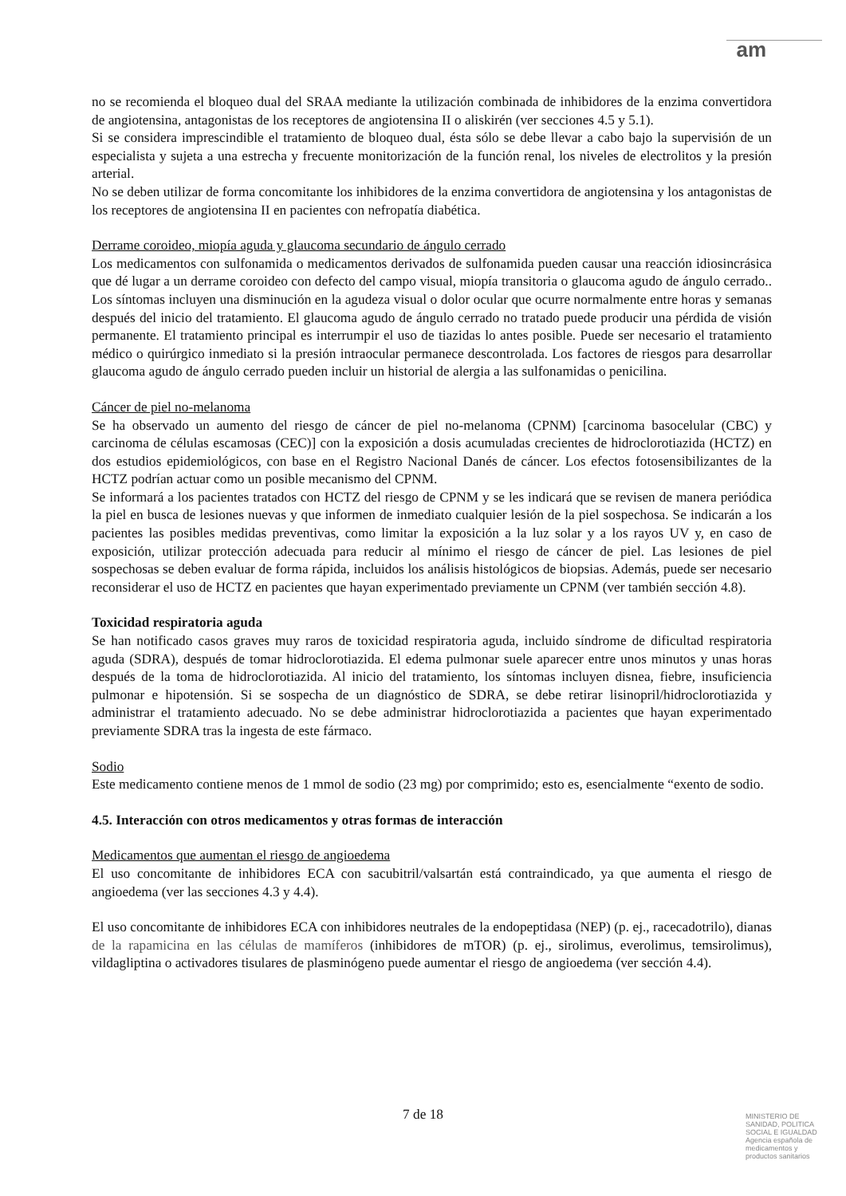am
no se recomienda el bloqueo dual del SRAA mediante la utilización combinada de inhibidores de la enzima convertidora de angiotensina, antagonistas de los receptores de angiotensina II o aliskirén (ver secciones 4.5 y 5.1).
Si se considera imprescindible el tratamiento de bloqueo dual, ésta sólo se debe llevar a cabo bajo la supervisión de un especialista y sujeta a una estrecha y frecuente monitorización de la función renal, los niveles de electrolitos y la presión arterial.
No se deben utilizar de forma concomitante los inhibidores de la enzima convertidora de angiotensina y los antagonistas de los receptores de angiotensina II en pacientes con nefropatía diabética.
Derrame coroideo, miopía aguda y glaucoma secundario de ángulo cerrado
Los medicamentos con sulfonamida o medicamentos derivados de sulfonamida pueden causar una reacción idiosincrásica que dé lugar a un derrame coroideo con defecto del campo visual, miopía transitoria o glaucoma agudo de ángulo cerrado.. Los síntomas incluyen una disminución en la agudeza visual o dolor ocular que ocurre normalmente entre horas y semanas después del inicio del tratamiento. El glaucoma agudo de ángulo cerrado no tratado puede producir una pérdida de visión permanente. El tratamiento principal es interrumpir el uso de tiazidas lo antes posible. Puede ser necesario el tratamiento médico o quirúrgico inmediato si la presión intraocular permanece descontrolada. Los factores de riesgos para desarrollar glaucoma agudo de ángulo cerrado pueden incluir un historial de alergia a las sulfonamidas o penicilina.
Cáncer de piel no-melanoma
Se ha observado un aumento del riesgo de cáncer de piel no-melanoma (CPNM) [carcinoma basocelular (CBC) y carcinoma de células escamosas (CEC)] con la exposición a dosis acumuladas crecientes de hidroclorotiazida (HCTZ) en dos estudios epidemiológicos, con base en el Registro Nacional Danés de cáncer. Los efectos fotosensibilizantes de la HCTZ podrían actuar como un posible mecanismo del CPNM.
Se informará a los pacientes tratados con HCTZ del riesgo de CPNM y se les indicará que se revisen de manera periódica la piel en busca de lesiones nuevas y que informen de inmediato cualquier lesión de la piel sospechosa. Se indicarán a los pacientes las posibles medidas preventivas, como limitar la exposición a la luz solar y a los rayos UV y, en caso de exposición, utilizar protección adecuada para reducir al mínimo el riesgo de cáncer de piel. Las lesiones de piel sospechosas se deben evaluar de forma rápida, incluidos los análisis histológicos de biopsias. Además, puede ser necesario reconsiderar el uso de HCTZ en pacientes que hayan experimentado previamente un CPNM (ver también sección 4.8).
Toxicidad respiratoria aguda
Se han notificado casos graves muy raros de toxicidad respiratoria aguda, incluido síndrome de dificultad respiratoria aguda (SDRA), después de tomar hidroclorotiazida. El edema pulmonar suele aparecer entre unos minutos y unas horas después de la toma de hidroclorotiazida. Al inicio del tratamiento, los síntomas incluyen disnea, fiebre, insuficiencia pulmonar e hipotensión. Si se sospecha de un diagnóstico de SDRA, se debe retirar lisinopril/hidroclorotiazida y administrar el tratamiento adecuado. No se debe administrar hidroclorotiazida a pacientes que hayan experimentado previamente SDRA tras la ingesta de este fármaco.
Sodio
Este medicamento contiene menos de 1 mmol de sodio (23 mg) por comprimido; esto es, esencialmente “exento de sodio.
4.5. Interacción con otros medicamentos y otras formas de interacción
Medicamentos que aumentan el riesgo de angioedema
El uso concomitante de inhibidores ECA con sacubitril/valsartán está contraindicado, ya que aumenta el riesgo de angioedema (ver las secciones 4.3 y 4.4).
El uso concomitante de inhibidores ECA con inhibidores neutrales de la endopeptidasa (NEP) (p. ej., racecadotrilo), dianas de la rapamicina en las células de mamíferos (inhibidores de mTOR) (p. ej., sirolimus, everolimus, temsirolimus), vildagliptina o activadores tisulares de plasminógeno puede aumentar el riesgo de angioedema (ver sección 4.4).
7 de 18
MINISTERIO DE
SANIDAD, POLITICA
SOCIAL E IGUALDAD
Agencia española de
medicamentos y
productos sanitarios